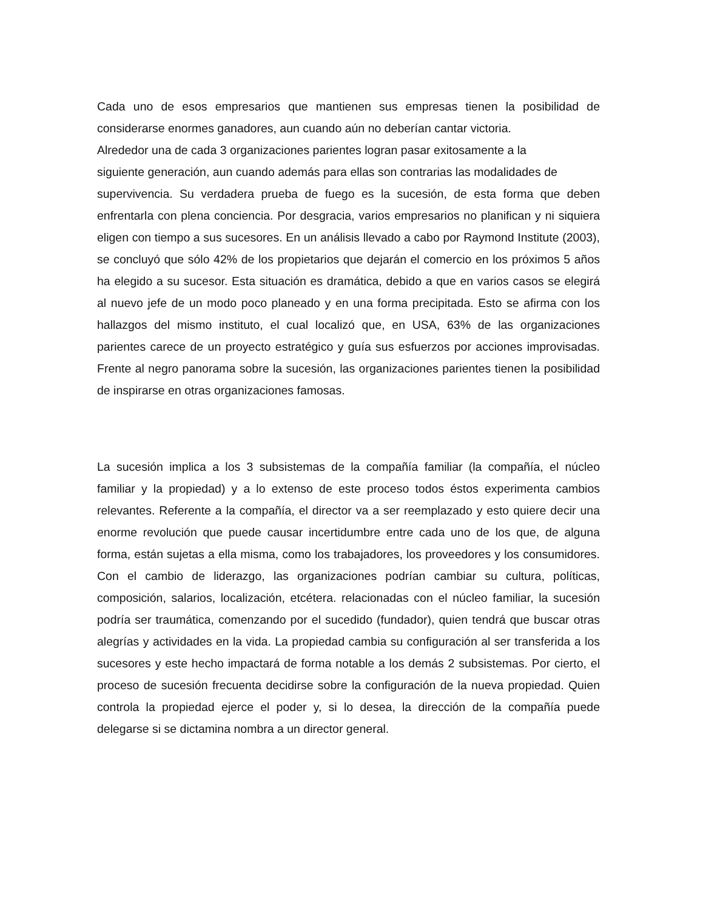Cada uno de esos empresarios que mantienen sus empresas tienen la posibilidad de considerarse enormes ganadores, aun cuando aún no deberían cantar victoria.
Alrededor una de cada 3 organizaciones parientes logran pasar exitosamente a la
siguiente generación, aun cuando además para ellas son contrarias las modalidades de
supervivencia. Su verdadera prueba de fuego es la sucesión, de esta forma que deben enfrentarla con plena conciencia. Por desgracia, varios empresarios no planifican y ni siquiera eligen con tiempo a sus sucesores. En un análisis llevado a cabo por Raymond Institute (2003), se concluyó que sólo 42% de los propietarios que dejarán el comercio en los próximos 5 años ha elegido a su sucesor. Esta situación es dramática, debido a que en varios casos se elegirá al nuevo jefe de un modo poco planeado y en una forma precipitada. Esto se afirma con los hallazgos del mismo instituto, el cual localizó que, en USA, 63% de las organizaciones parientes carece de un proyecto estratégico y guía sus esfuerzos por acciones improvisadas. Frente al negro panorama sobre la sucesión, las organizaciones parientes tienen la posibilidad de inspirarse en otras organizaciones famosas.
La sucesión implica a los 3 subsistemas de la compañía familiar (la compañía, el núcleo familiar y la propiedad) y a lo extenso de este proceso todos éstos experimenta cambios relevantes. Referente a la compañía, el director va a ser reemplazado y esto quiere decir una enorme revolución que puede causar incertidumbre entre cada uno de los que, de alguna forma, están sujetas a ella misma, como los trabajadores, los proveedores y los consumidores. Con el cambio de liderazgo, las organizaciones podrían cambiar su cultura, políticas, composición, salarios, localización, etcétera. relacionadas con el núcleo familiar, la sucesión podría ser traumática, comenzando por el sucedido (fundador), quien tendrá que buscar otras alegrías y actividades en la vida. La propiedad cambia su configuración al ser transferida a los sucesores y este hecho impactará de forma notable a los demás 2 subsistemas. Por cierto, el proceso de sucesión frecuenta decidirse sobre la configuración de la nueva propiedad. Quien controla la propiedad ejerce el poder y, si lo desea, la dirección de la compañía puede delegarse si se dictamina nombra a un director general.